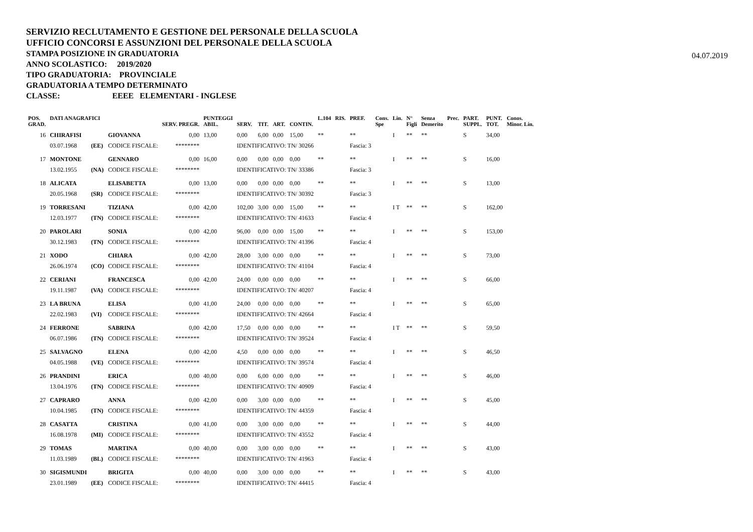SERVIZIO RECLUTAMENTO E GESTIONE DEL PERSONALE DELLA SCUOLA
UFFICIO CONCORSI E ASSUNZIONI DEL PERSONALE DELLA SCUOLA
STAMPA POSIZIONE IN GRADUATORIA
ANNO SCOLASTICO: 2019/2020
TIPO GRADUATORIA: PROVINCIALE
GRADUATORIA A TEMPO DETERMINATO
CLASSE: EEEE ELEMENTARI - INGLESE
04.07.2019
| POS. GRAD. | DATI ANAGRAFICI | | | SERV. PREGR. | PUNTEGGI ABIL. | SERV. | TIT. | ART. | CONTIN. | L.104 | RIS. | PREF. | Cons. Spe | Lin. | N° Figli | Senza Demerito | Prec. | PART. SUPPL. | PUNT. TOT. | Conos. Minor. Lin. |
| --- | --- | --- | --- | --- | --- | --- | --- | --- | --- | --- | --- | --- | --- | --- | --- | --- | --- | --- | --- | --- |
| 16 | CHIRAFISI | | GIOVANNA | 0,00 | 13,00 | 0,00 | 6,00 | 0,00 | 15,00 | ** | | ** | | I | ** | ** | | S | 34,00 | |
| | 03.07.1968 | (EE) | CODICE FISCALE: | ******** | | IDENTIFICATIVO: TN/ 30266 | | | | | | Fascia: 3 | | | | | | | | |
| 17 | MONTONE | | GENNARO | 0,00 | 16,00 | 0,00 | 0,00 | 0,00 | 0,00 | ** | | ** | | I | ** | ** | | S | 16,00 | |
| | 13.02.1955 | (NA) | CODICE FISCALE: | ******** | | IDENTIFICATIVO: TN/ 33386 | | | | | | Fascia: 3 | | | | | | | | |
| 18 | ALICATA | | ELISABETTA | 0,00 | 13,00 | 0,00 | 0,00 | 0,00 | 0,00 | ** | | ** | | I | ** | ** | | S | 13,00 | |
| | 20.05.1968 | (SR) | CODICE FISCALE: | ******** | | IDENTIFICATIVO: TN/ 30392 | | | | | | Fascia: 3 | | | | | | | | |
| 19 | TORRESANI | | TIZIANA | 0,00 | 42,00 | 102,00 | 3,00 | 0,00 | 15,00 | ** | | ** | | I T | ** | ** | | S | 162,00 | |
| | 12.03.1977 | (TN) | CODICE FISCALE: | ******** | | IDENTIFICATIVO: TN/ 41633 | | | | | | Fascia: 4 | | | | | | | | |
| 20 | PAROLARI | | SONIA | 0,00 | 42,00 | 96,00 | 0,00 | 0,00 | 15,00 | ** | | ** | | I | ** | ** | | S | 153,00 | |
| | 30.12.1983 | (TN) | CODICE FISCALE: | ******** | | IDENTIFICATIVO: TN/ 41396 | | | | | | Fascia: 4 | | | | | | | | |
| 21 | XODO | | CHIARA | 0,00 | 42,00 | 28,00 | 3,00 | 0,00 | 0,00 | ** | | ** | | I | ** | ** | | S | 73,00 | |
| | 26.06.1974 | (CO) | CODICE FISCALE: | ******** | | IDENTIFICATIVO: TN/ 41104 | | | | | | Fascia: 4 | | | | | | | | |
| 22 | CERIANI | | FRANCESCA | 0,00 | 42,00 | 24,00 | 0,00 | 0,00 | 0,00 | ** | | ** | | I | ** | ** | | S | 66,00 | |
| | 19.11.1987 | (VA) | CODICE FISCALE: | ******** | | IDENTIFICATIVO: TN/ 40207 | | | | | | Fascia: 4 | | | | | | | | |
| 23 | LA BRUNA | | ELISA | 0,00 | 41,00 | 24,00 | 0,00 | 0,00 | 0,00 | ** | | ** | | I | ** | ** | | S | 65,00 | |
| | 22.02.1983 | (VI) | CODICE FISCALE: | ******** | | IDENTIFICATIVO: TN/ 42664 | | | | | | Fascia: 4 | | | | | | | | |
| 24 | FERRONE | | SABRINA | 0,00 | 42,00 | 17,50 | 0,00 | 0,00 | 0,00 | ** | | ** | | I T | ** | ** | | S | 59,50 | |
| | 06.07.1986 | (TN) | CODICE FISCALE: | ******** | | IDENTIFICATIVO: TN/ 39524 | | | | | | Fascia: 4 | | | | | | | | |
| 25 | SALVAGNO | | ELENA | 0,00 | 42,00 | 4,50 | 0,00 | 0,00 | 0,00 | ** | | ** | | I | ** | ** | | S | 46,50 | |
| | 04.05.1988 | (VE) | CODICE FISCALE: | ******** | | IDENTIFICATIVO: TN/ 39574 | | | | | | Fascia: 4 | | | | | | | | |
| 26 | PRANDINI | | ERICA | 0,00 | 40,00 | 0,00 | 6,00 | 0,00 | 0,00 | ** | | ** | | I | ** | ** | | S | 46,00 | |
| | 13.04.1976 | (TN) | CODICE FISCALE: | ******** | | IDENTIFICATIVO: TN/ 40909 | | | | | | Fascia: 4 | | | | | | | | |
| 27 | CAPRARO | | ANNA | 0,00 | 42,00 | 0,00 | 3,00 | 0,00 | 0,00 | ** | | ** | | I | ** | ** | | S | 45,00 | |
| | 10.04.1985 | (TN) | CODICE FISCALE: | ******** | | IDENTIFICATIVO: TN/ 44359 | | | | | | Fascia: 4 | | | | | | | | |
| 28 | CASATTA | | CRISTINA | 0,00 | 41,00 | 0,00 | 3,00 | 0,00 | 0,00 | ** | | ** | | I | ** | ** | | S | 44,00 | |
| | 16.08.1978 | (MI) | CODICE FISCALE: | ******** | | IDENTIFICATIVO: TN/ 43552 | | | | | | Fascia: 4 | | | | | | | | |
| 29 | TOMAS | | MARTINA | 0,00 | 40,00 | 0,00 | 3,00 | 0,00 | 0,00 | ** | | ** | | I | ** | ** | | S | 43,00 | |
| | 11.03.1989 | (BL) | CODICE FISCALE: | ******** | | IDENTIFICATIVO: TN/ 41963 | | | | | | Fascia: 4 | | | | | | | | |
| 30 | SIGISMUNDI | | BRIGITA | 0,00 | 40,00 | 0,00 | 3,00 | 0,00 | 0,00 | ** | | ** | | I | ** | ** | | S | 43,00 | |
| | 23.01.1989 | (EE) | CODICE FISCALE: | ******** | | IDENTIFICATIVO: TN/ 44415 | | | | | | Fascia: 4 | | | | | | | | |